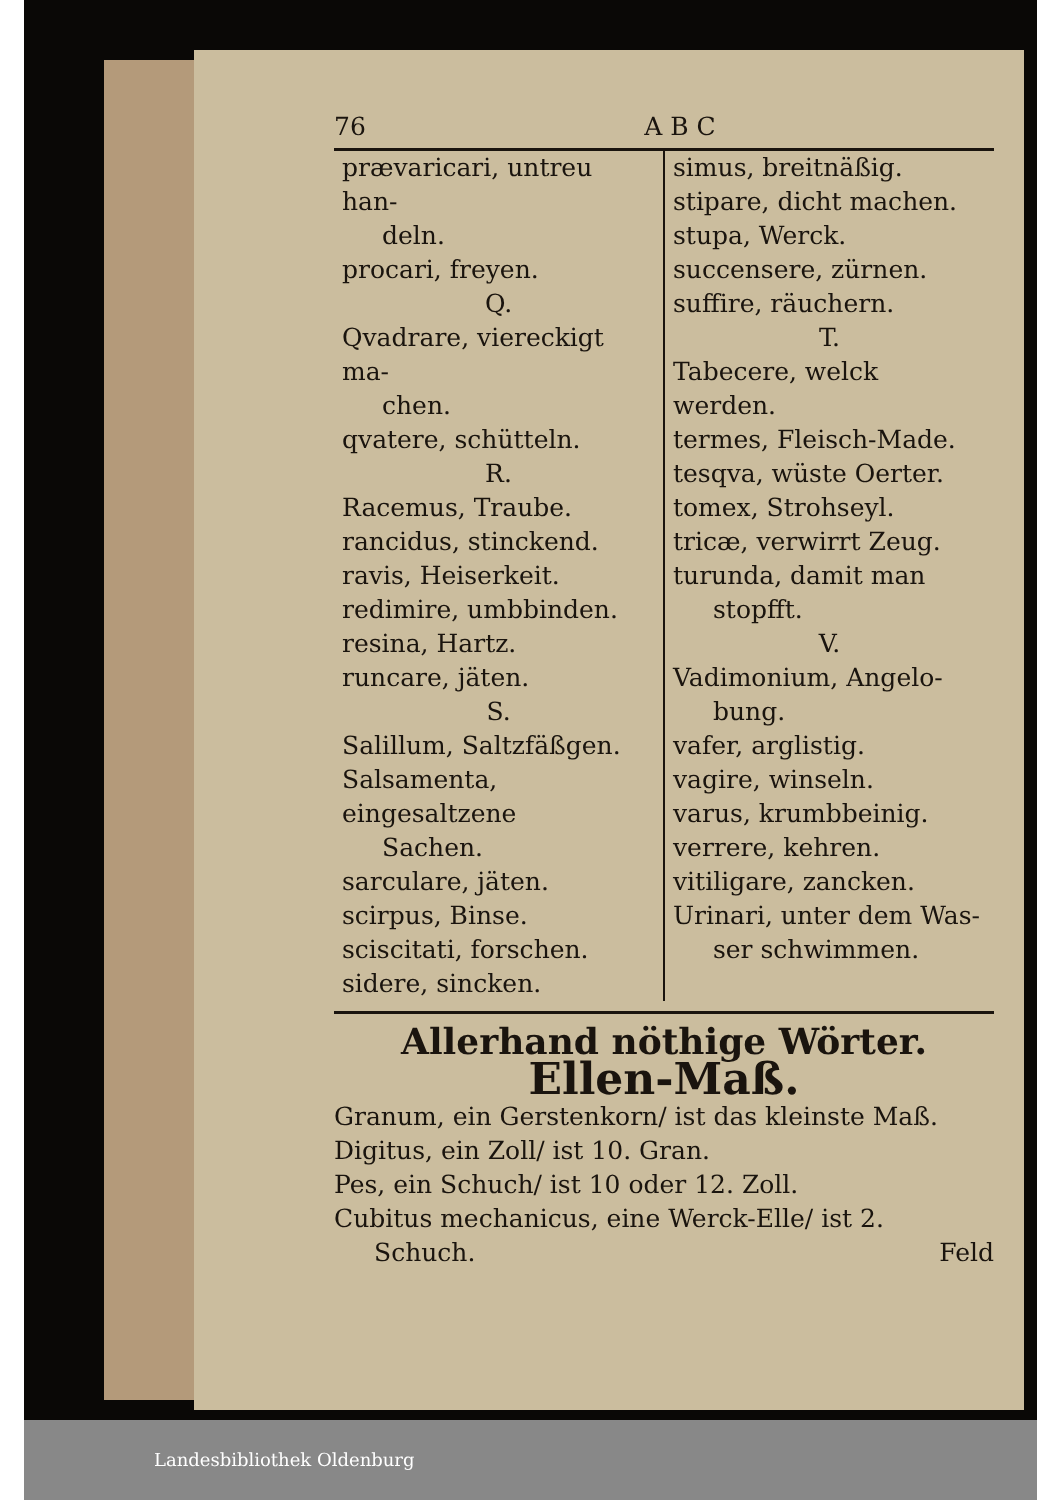76 A B C
prævaricari, untreu han-
deln.
procari, freyen.
Q.
Qvadrare, viereckigt ma-
chen.
qvatere, schütteln.
R.
Racemus, Traube.
rancidus, stinckend.
ravis, Heiserkeit.
redimire, umbbinden.
resina, Hartz.
runcare, jäten.
S.
Salillum, Saltzfäßgen.
Salsamenta, eingesaltzene
Sachen.
sarculare, jäten.
scirpus, Binse.
sciscitati, forschen.
sidere, sincken.
simus, breitnäßig.
stipare, dicht machen.
stupa, Werck.
succensere, zürnen.
suffire, räuchern.
T.
Tabecere, welck werden.
termes, Fleisch-Made.
tesqva, wüste Oerter.
tomex, Strohseyl.
tricæ, verwirrt Zeug.
turunda, damit man
stopfft.
V.
Vadimonium, Angelo-
bung.
vafer, arglistig.
vagire, winseln.
varus, krumbbeinig.
verrere, kehren.
vitiligare, zancken.
Urinari, unter dem Was-
ser schwimmen.
Allerhand nöthige Wörter.
Ellen-Maß.
Granum, ein Gerstenkorn/ ist das kleinste Maß.
Digitus, ein Zoll/ ist 10. Gran.
Pes, ein Schuch/ ist 10 oder 12. Zoll.
Cubitus mechanicus, eine Werck-Elle/ ist 2.
Schuch. Feld
Landesbibliothek Oldenburg